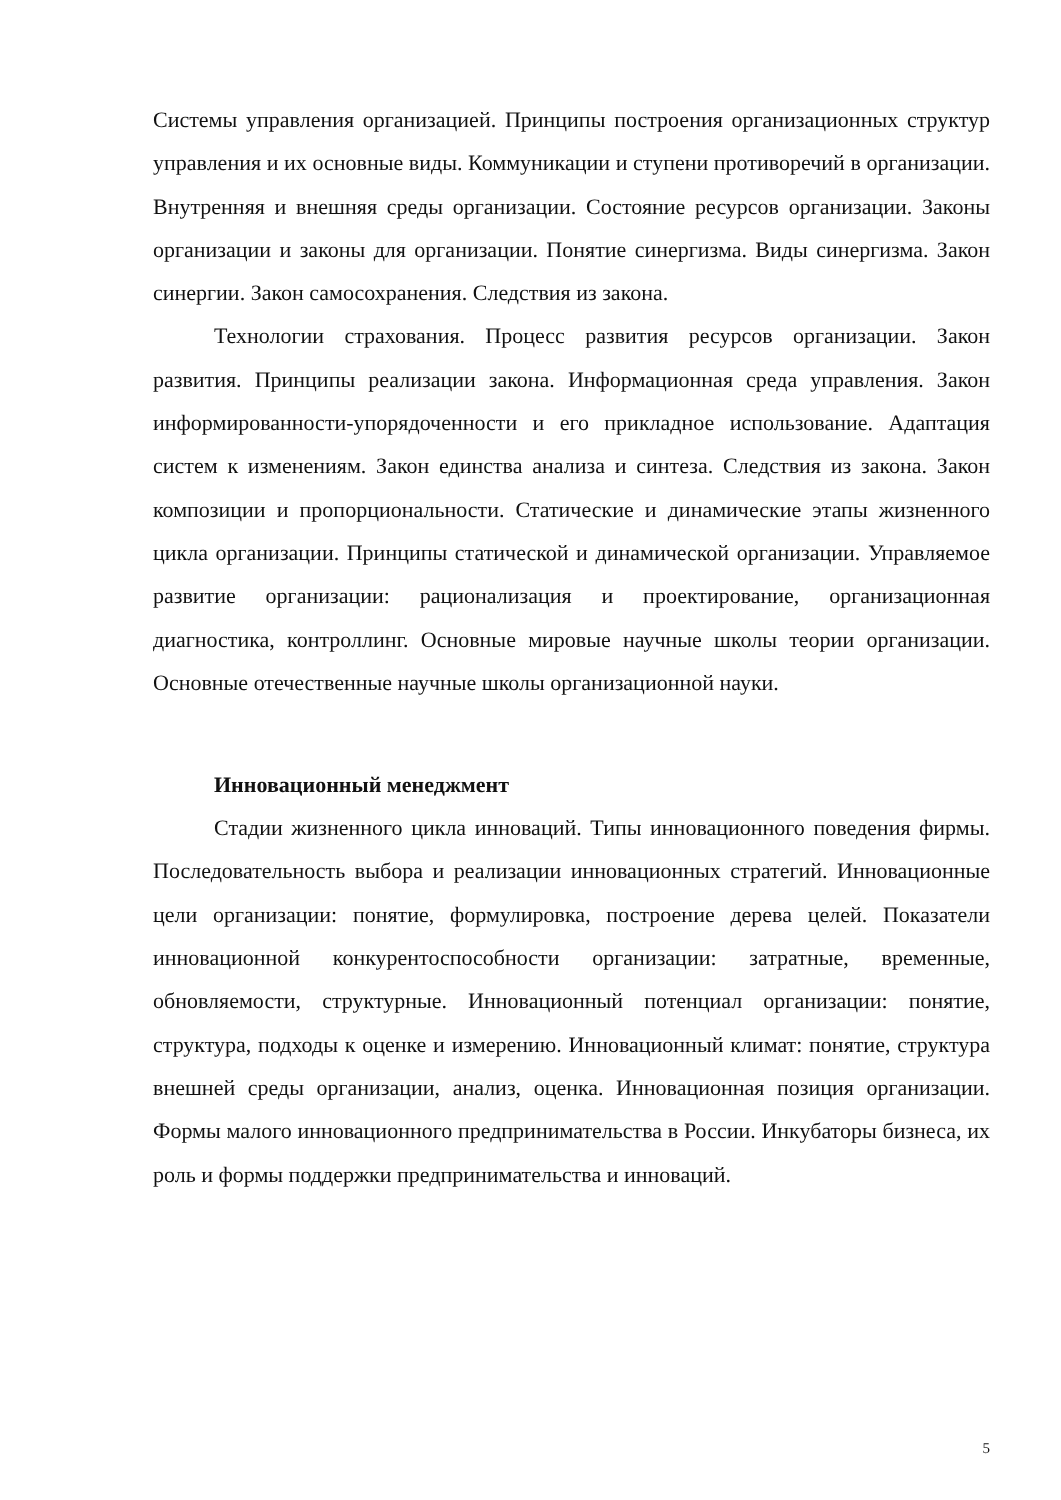Системы управления организацией. Принципы построения организационных структур управления и их основные виды. Коммуникации и ступени противоречий в организации. Внутренняя и внешняя среды организации. Состояние ресурсов организации. Законы организации и законы для организации. Понятие синергизма. Виды синергизма. Закон синергии. Закон самосохранения. Следствия из закона.
Технологии страхования. Процесс развития ресурсов организации. Закон развития. Принципы реализации закона. Информационная среда управления. Закон информированности-упорядоченности и его прикладное использование. Адаптация систем к изменениям. Закон единства анализа и синтеза. Следствия из закона. Закон композиции и пропорциональности. Статические и динамические этапы жизненного цикла организации. Принципы статической и динамической организации. Управляемое развитие организации: рационализация и проектирование, организационная диагностика, контроллинг. Основные мировые научные школы теории организации. Основные отечественные научные школы организационной науки.
Инновационный менеджмент
Стадии жизненного цикла инноваций. Типы инновационного поведения фирмы. Последовательность выбора и реализации инновационных стратегий. Инновационные цели организации: понятие, формулировка, построение дерева целей. Показатели инновационной конкурентоспособности организации: затратные, временные, обновляемости, структурные. Инновационный потенциал организации: понятие, структура, подходы к оценке и измерению. Инновационный климат: понятие, структура внешней среды организации, анализ, оценка. Инновационная позиция организации. Формы малого инновационного предпринимательства в России. Инкубаторы бизнеса, их роль и формы поддержки предпринимательства и инноваций.
5